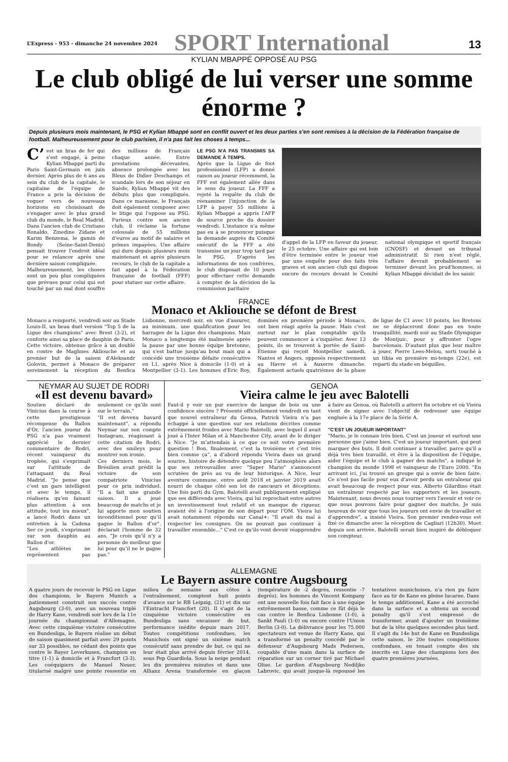L’Express - 953 - dimanche 24 novembre 2024
SPORT International
13
KYLIAN MBAPPÉ OPPOSÉ AU PSG
Le club obligé de lui verser une somme énorme ?
Depuis plusieurs mois maintenant, le PSG et Kylian Mbappé sont en conflit ouvert et les deux parties s'en sont remises à la décision de la Fédération française de football. Malheureusement pour le club parisien, il n'a pas fait les choses à temps...
C’ est un bras de fer qui s'est engagé, à peine Kylian Mbappé parti du Paris Saint-Germain en juin dernier. Après plus de 6 ans au sein du club de la capitale, le capitaine de l'équipe de France a pris la décision de voguer vers de nouveaux horizons en choisissant de s'engager avec le plus grand club du monde, le Real Madrid.
Dans l'ancien club de Cristiano Ronaldo, Zinedine Zidane et Karim Benzema, le gamin de Bondy (Seine-Saint-Denis) pensait trouver l'endroit idéal pour se relancer après une dernière saison compliquée.
Malheureusement, les choses sont un peu plus compliquées que prévues pour celui qui est touché par un mal dont souffre des millions de Français chaque année. Entre prestations décevantes, absence prolongée avec les Bleus de Didier Deschamps et scandale lors de son séjour en Suède, Kylian Mbappé vit des débuts plus que compliqués. Dans ce marasme, le Français doit également composer avec le litige qui l'oppose au PSG. Furieux contre son ancien club, il réclame la fortune colossale de 55 millions d'euros au motif de salaires et primes impayées. Une affaire qui dure depuis plusieurs mois maintenant et après plusieurs recours, le club de la capitale a fait appel à la Fédération française de football (FFF) pour statuer sur cette affaire.
LE PSG N'A PAS TRANSMIS SA DEMANDE À TEMPS.
Après que la Ligue de foot professionnel (LFP) a donné raison au joueur récemment, la FFF est également allée dans le sens du joueur. La FFF a rejeté la requête du club de réexaminer l'injonction de la LFP à payer 55 millions à Kylian Mbappé a appris l'AFP de source proche du dossier vendredi. L'instance n'a même pas eu à se prononcer puisque la demande auprès du Comité exécutif de la FFF a été transmise un jour trop tard par le PSG. D'après les informations de nos confrères, le club disposait de 10 jours pour effectuer cette demande à compter de la décision de la commission paritaire
d'appel de la LFP en faveur du joueur, le 25 octobre. Une affaire qui est loin d'être terminée entre le joueur visé par une enquête pour des faits très graves et son ancien club qui dispose encore de recours devant le Comité national olympique et sportif français (CNOSF) et devant un tribunal administratif. Si rien n'est réglé, l'affaire devrait probablement se terminer devant les prud'hommes, si Kylian Mbappé décidait de les saisir.
FRANCE
Monaco et Akliouche se défont de Brest
Monaco a remporté, vendredi soir au Stade Louis-II, un beau duel version "Top 5 de la Ligue des champions" avec Brest (3-2), et conforte ainsi sa place de dauphin de Paris. Cette victoire, obtenue grâce à un doublé en contre de Maghnes Akliouche et au premier but de la saison d'Aleksandr Golovin, permet à Monaco de préparer sereinement la réception du Benfica Lisbonne, mercredi soir, en vue d'assurer, au minimum, une qualification pour les barrages de la Ligue des champions. Mais Monaco a longtemps été malmenée après la pause par une bonne équipe bretonne, qui s'est battue jusqu'au bout mais qui a concédé une troisième défaite consécutive en L1, après Nice à domicile (1-0) et à Montpellier (3-1). Les hommes d'Eric Roy, dominés en première période à Monaco, ont bien réagi après la pause. Mais c'est surtout sur le plan comptable qu'ils peuvent commencer à s'inquiéter. Avec 13 points, ils se trouvent à portée de Saint-Étienne qui reçoit Montpellier samedi, Nantes et Angers, opposés respectivement au Havre et à Auxerre dimanche. Également actuels quatrièmes de la phase de ligue de C1 avec 10 points, les Bretons ne se déplaceront donc pas en toute tranquillité, mardi soir au Stade Olympique de Montjuic, pour y affronter l'ogre barcelonais. D'autant plus que leur maître à jouer, Pierre Lees-Melou, sorti touché à un tibia en première mi-temps (22e), est reparti du stade en béquilles.
NEYMAR AU SUJET DE RODRI
«Il est devenu bavard»
Soutien déclaré de Vinicius dans la course à cette prestigieuse récompense du Ballon d’Or, l'ancien joueur du PSG n'a pas vraiment apprécié le dernier commentaire de Rodri, récent vainqueur du trophée, qui s'exprimait sur l'attitude de l'attaquant du Real Madrid. "Je pense que c’est un gars intelligent et avec le temps, il réalisera qu’en faisant plus attention à son attitude, tout ira mieux", a lancé Rodri dans un entretien à la Cadena Ser ce jeudi, s'exprimant sur son dauphin au Ballon d'or.
"Les athlètes ne représentent pas seulement ce qu’ils sont sur le terrain."
"Il est devenu bavard maintenant", a répondu Neymar sur son compte Instagram, réagissant à cette citation de Rodri, avec des smileys pour montrer son ironie.
Ces derniers mois, le Brésilien avait prédit la victoire de son compatriote Vinicius pour ce prix individuel. "Il a fait une grande saison. Il a joué beaucoup de matchs et je lui apporte mon soutien inconditionnel pour qu’il gagne le Ballon d’or", déclarait l'homme de 32 ans. "Je crois qu’il n’y a personne de meilleur que lui pour qu’il ne le gagne pas."
GENOA
Vieira calme le jeu avec Balotelli
Faut-il y voir un pur exercice de langue de bois ou une confidence sincère ? Présenté officiellement vendredi en tant que nouvel entraîneur du Genoa, Patrick Vieira n’a pas échappé à une question sur ses relations décrites comme extrêmement froides avec Mario Balotelli, avec lequel il avait joué à l'Inter Milan et à Manchester City, avant de le diriger à Nice. "Je m’attendais à ce que ce soit votre première question ! Bon, finalement, c’est la troisième et c’est très bien comme ça", a d’abord répondu Vieira dans un grand sourire, histoire de détendre quelque peu l’atmosphère alors que ses retrouvailles avec "Super Mario" s’annoncent scrutées de près au vu de leur historique. A Nice, leur aventure commune, entre août 2018 et janvier 2019 avait nourri de chaque côté son lot de rancœurs et déceptions. Une fois parti du Gym, Balotelli avait publiquement expliqué que ses différends avec Vieira, qui lui reprochait entre autres un investissement tout relatif et un manque de rigueur, avaient été à l’origine de son départ pour l’OM. Vieira lui avait notamment répondu sur Canal+: "Il avait du mal à respecter les consignes. On ne pouvait pas continuer à travailler ensemble..." C’est ce qu’ils vont devoir réapprendre à faire au Genoa, où Balotelli a atterri fin octobre et où Vieira vient de signer avec l’objectif de redresser une équipe engluée à la 17e place de la Série A.
"C'EST UN JOUEUR IMPORTANT"
"Mario, je le connais très bien. C'est un joueur et surtout une personne que j'aime bien. C'est un joueur important, qui peut marquer des buts. Il doit continuer à travailler, parce qu'il a déjà très bien travaillé, et être à la disposition de l'équipe, aider l'équipe et le club à gagner des matchs", a indiqué le champion du monde 1998 et vainqueur de l’Euro 2000. "En arrivant ici, j'ai trouvé un groupe qui a envie de bien faire. Ce n'est pas facile pour eux d’avoir perdu un entraîneur qui avait beaucoup de respect pour eux. Alberto Gilardino était un entraîneur respecté par les supporters et les joueurs. Maintenant, nous devons nous tourner vers l'avenir et voir ce que nous pouvons faire pour gagner des matchs. Je suis heureux de voir que tous les joueurs ont envie de travailler et d'apprendre", a insisté Vieira. Son premier rendez-vous est fixé ce dimanche avec la réception de Cagliari (12h30). Muet depuis son arrivée, Balotelli serait bien inspiré de débloquer son compteur.
ALLEMAGNE
Le Bayern assure contre Augsbourg
A quatre jours de recevoir le PSG en Ligue des champions, le Bayern Munich a patiemment construit son succès contre Augsbourg (3-0), avec un nouveau triplé de Harry Kane, vendredi soir lors de la 11e journée du championnat d'Allemagne. Avec cette cinquième victoire consécutive en Bundesliga, le Bayern réalise un début de saison quasiment parfait avec 29 points sur 33 possibles, ne cédant des points que contre le Bayer Leverkusen, champion en titre (1-1) à domicile et à Francfort (3-3). Les coéquipiers de Manuel Neuer, titularisé malgré une pointe ressentie en milieu de semaine aux côtes à l'entraînement, comptent huit points d'avance sur le RB Leipzig, (21) et dix sur l'Eintracht Francfort (20). Il s'agit de la cinquième victoire consécutive en Bundesliga sans encaisser de but, performance inédite depuis mars 2017. Toutes compétitions confondues, les Munichois ont signé un sixième match consécutif sans prendre de but, ce qui ne leur était plus arrivé depuis février 2014, sous Pep Guardiola. Sous la neige pendant les dix premières minutes et dans une Allianz Arena transformée en glaçon (température de -2 degrés, ressentie -7 degrés), les hommes de Vincent Kompany ont une nouvelle fois fait face à une équipe extrêmement basse, comme ce fût déjà le cas contre le Benfica Lisbonne (1-0), à Sankt Pauli (1-0) ou encore contre l'Union Berlin (3-0). La délivrance pour les 75.000 spectateurs est venue de Harry Kane, qui a transformé un penalty concédé par le défenseur d'Augsbourg Mads Pedersen, coupable d'une main dans la surface de réparation sur un corner tiré par Michael Olise. Le gardien d'Augsbourg Nediljko Labrovic, qui avait jusque-là repoussé les tentatives munichoises, n'a rien pu faire face au tir de Kane en pleine lucarne. Dans le temps additionnel, Kane a été accroché dans la surface et a obtenu un second penalty qu'il s'est empressé de transformer, avant d'ajouter un troisième but de la tête quelques secondes plus tard. Il s'agit du 14e but de Kane en Bundesliga cette saison, le 20e toutes compétitions confondues, en tenant compte des six inscrits en Ligue des champions lors des quatre premières journées.